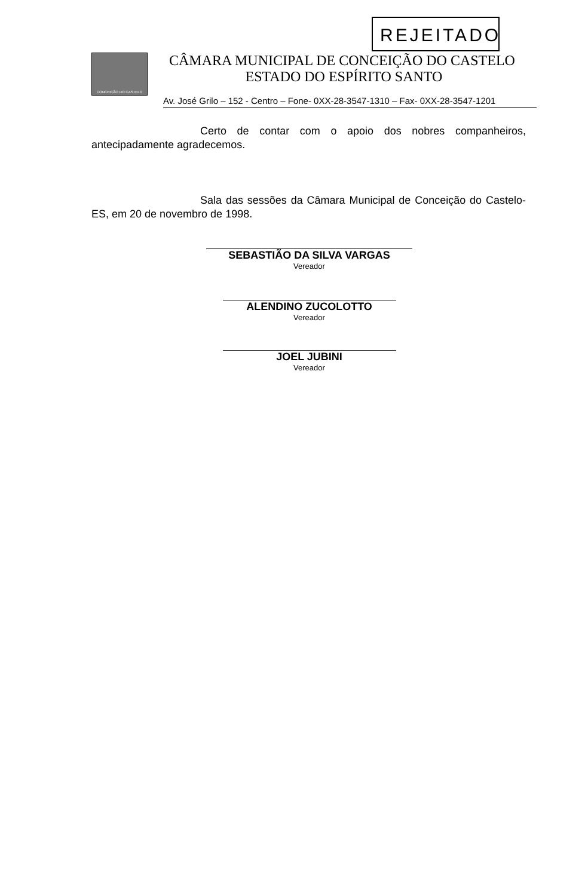REJEITADO
CONCEIÇÃO DO CASTELO
CÂMARA MUNICIPAL DE CONCEIÇÃO DO CASTELO
ESTADO DO ESPÍRITO SANTO
Av. José Grilo – 152 - Centro – Fone- 0XX-28-3547-1310 – Fax- 0XX-28-3547-1201
Certo de contar com o apoio dos nobres companheiros, antecipadamente agradecemos.
Sala das sessões da Câmara Municipal de Conceição do Castelo-ES, em 20 de novembro de 1998.
SEBASTIÃO DA SILVA VARGAS
Vereador
ALENDINO ZUCOLOTTO
Vereador
JOEL JUBINI
Vereador